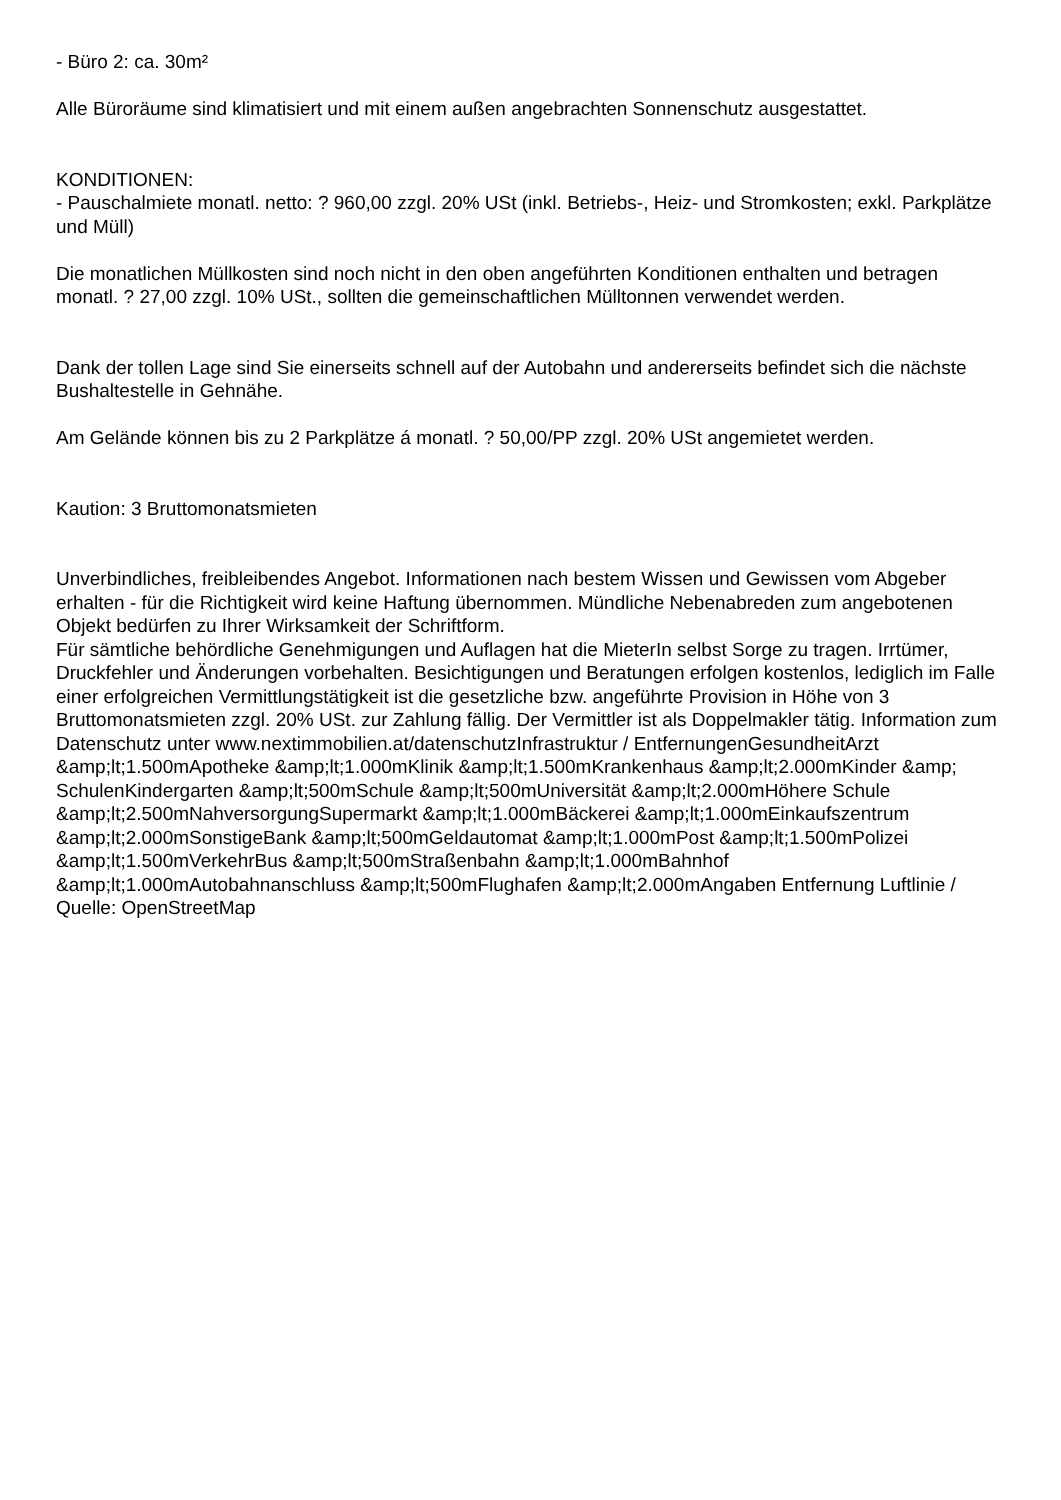- Büro 2: ca. 30m²
Alle Büroräume sind klimatisiert und mit einem außen angebrachten Sonnenschutz ausgestattet.
KONDITIONEN:
- Pauschalmiete monatl. netto: ? 960,00 zzgl. 20% USt (inkl. Betriebs-, Heiz- und Stromkosten; exkl. Parkplätze und Müll)
Die monatlichen Müllkosten sind noch nicht in den oben angeführten Konditionen enthalten und betragen monatl. ? 27,00 zzgl. 10% USt., sollten die gemeinschaftlichen Mülltonnen verwendet werden.
Dank der tollen Lage sind Sie einerseits schnell auf der Autobahn und andererseits befindet sich die nächste Bushaltestelle in Gehnähe.
Am Gelände können bis zu 2 Parkplätze á monatl. ? 50,00/PP zzgl. 20% USt angemietet werden.
Kaution: 3 Bruttomonatsmieten
Unverbindliches, freibleibendes Angebot. Informationen nach bestem Wissen und Gewissen vom Abgeber erhalten - für die Richtigkeit wird keine Haftung übernommen. Mündliche Nebenabreden zum angebotenen Objekt bedürfen zu Ihrer Wirksamkeit der Schriftform.
Für sämtliche behördliche Genehmigungen und Auflagen hat die MieterIn selbst Sorge zu tragen. Irrtümer, Druckfehler und Änderungen vorbehalten. Besichtigungen und Beratungen erfolgen kostenlos, lediglich im Falle einer erfolgreichen Vermittlungstätigkeit ist die gesetzliche bzw. angeführte Provision in Höhe von 3 Bruttomonatsmieten zzgl. 20% USt. zur Zahlung fällig. Der Vermittler ist als Doppelmakler tätig. Information zum Datenschutz unter www.nextimmobilien.at/datenschutzInfrastruktur / EntfernungenGesundheitArzt &amp;lt;1.500mApotheke &amp;lt;1.000mKlinik &amp;lt;1.500mKrankenhaus &amp;lt;2.000mKinder &amp; SchulenKindergarten &amp;lt;500mSchule &amp;lt;500mUniversität &amp;lt;2.000mHöhere Schule &amp;lt;2.500mNahversorgungSupermarkt &amp;lt;1.000mBäckerei &amp;lt;1.000mEinkaufszentrum &amp;lt;2.000mSonstigeBank &amp;lt;500mGeldautomat &amp;lt;1.000mPost &amp;lt;1.500mPolizei &amp;lt;1.500mVerkehrBus &amp;lt;500mStraßenbahn &amp;lt;1.000mBahnhof &amp;lt;1.000mAutobahnanschluss &amp;lt;500mFlughafen &amp;lt;2.000mAngaben Entfernung Luftlinie / Quelle: OpenStreetMap